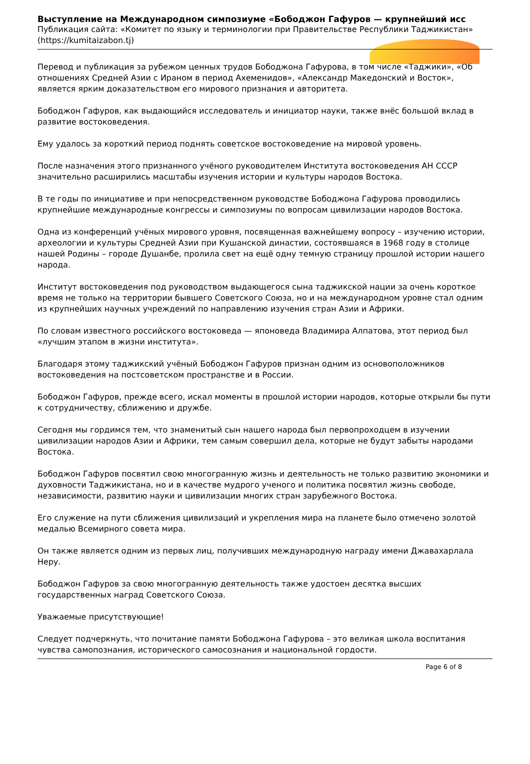Выступление на Международном симпозиуме «Бободжон Гафуров — крупнейший исс
Публикация сайта: «Комитет по языку и терминологии при Правительстве Республики Таджикистан» (https://kumitaizabon.tj)
Перевод и публикация за рубежом ценных трудов Бободжона Гафурова, в том числе «Таджики», «Об отношениях Средней Азии с Ираном в период Ахеменидов», «Александр Македонский и Восток», является ярким доказательством его мирового признания и авторитета.
Бободжон Гафуров, как выдающийся исследователь и инициатор науки, также внёс большой вклад в развитие востоковедения.
Ему удалось за короткий период поднять советское востоковедение на мировой уровень.
После назначения этого признанного учёного руководителем Института востоковедения АН СССР значительно расширились масштабы изучения истории и культуры народов Востока.
В те годы по инициативе и при непосредственном руководстве Бободжона Гафурова проводились крупнейшие международные конгрессы и симпозиумы по вопросам цивилизации народов Востока.
Одна из конференций учёных мирового уровня, посвященная важнейшему вопросу – изучению истории, археологии и культуры Средней Азии при Кушанской династии, состоявшаяся в 1968 году в столице нашей Родины – городе Душанбе, пролила свет на ещё одну темную страницу прошлой истории нашего народа.
Институт востоковедения под руководством выдающегося сына таджикской нации за очень короткое время не только на территории бывшего Советского Союза, но и на международном уровне стал одним из крупнейших научных учреждений по направлению изучения стран Азии и Африки.
По словам известного российского востоковеда — японоведа Владимира Алпатова, этот период был «лучшим этапом в жизни института».
Благодаря этому таджикский учёный Бободжон Гафуров признан одним из основоположников востоковедения на постсоветском пространстве и в России.
Бободжон Гафуров, прежде всего, искал моменты в прошлой истории народов, которые открыли бы пути к сотрудничеству, сближению и дружбе.
Сегодня мы гордимся тем, что знаменитый сын нашего народа был первопроходцем в изучении цивилизации народов Азии и Африки, тем самым совершил дела, которые не будут забыты народами Востока.
Бободжон Гафуров посвятил свою многогранную жизнь и деятельность не только развитию экономики и духовности Таджикистана, но и в качестве мудрого ученого и политика посвятил жизнь свободе, независимости, развитию науки и цивилизации многих стран зарубежного Востока.
Его служение на пути сближения цивилизаций и укрепления мира на планете было отмечено золотой медалью Всемирного совета мира.
Он также является одним из первых лиц, получивших международную награду имени Джавахарлала Неру.
Бободжон Гафуров за свою многогранную деятельность также удостоен десятка высших государственных наград Советского Союза.
Уважаемые присутствующие!
Следует подчеркнуть, что почитание памяти Бободжона Гафурова – это великая школа воспитания чувства самопознания, исторического самосознания и национальной гордости.
Page 6 of 8